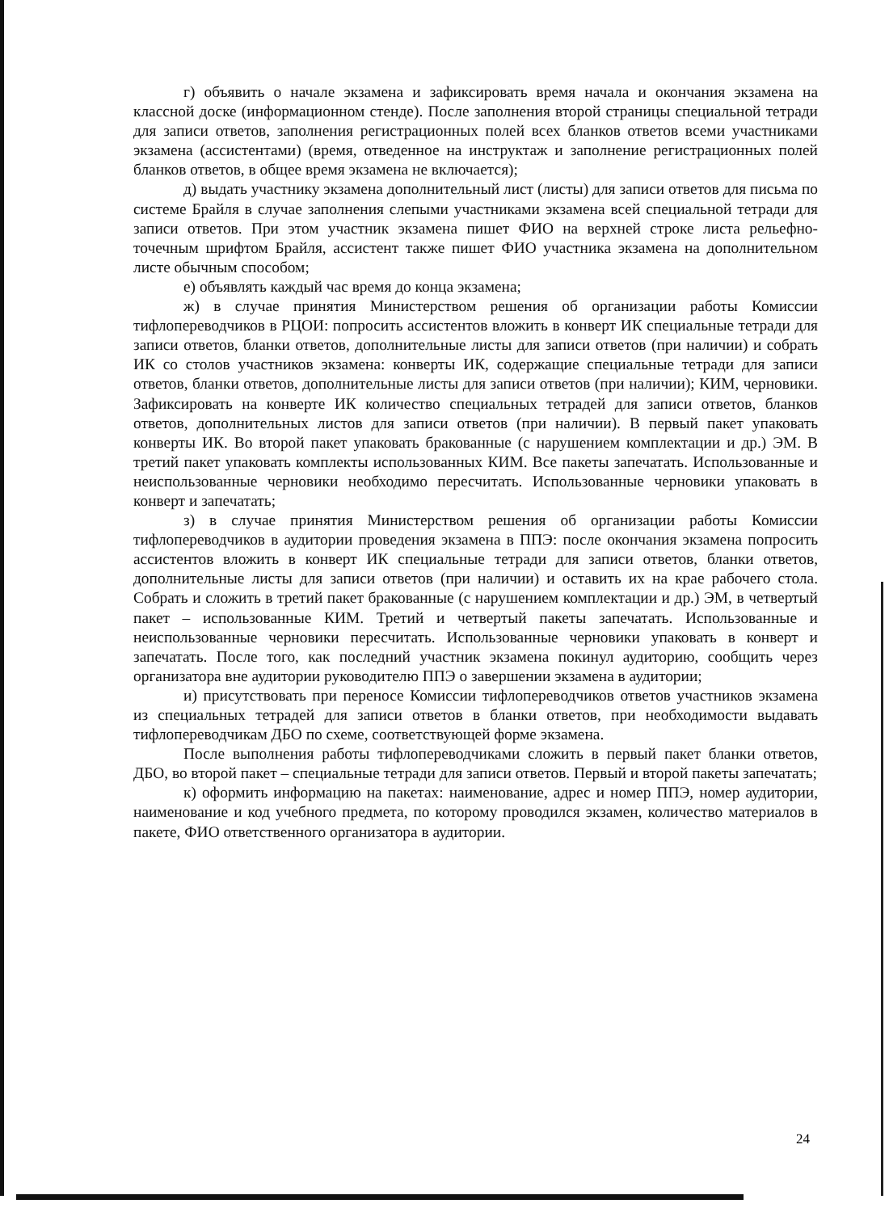г) объявить о начале экзамена и зафиксировать время начала и окончания экзамена на классной доске (информационном стенде). После заполнения второй страницы специальной тетради для записи ответов, заполнения регистрационных полей всех бланков ответов всеми участниками экзамена (ассистентами) (время, отведенное на инструктаж и заполнение регистрационных полей бланков ответов, в общее время экзамена не включается);
д) выдать участнику экзамена дополнительный лист (листы) для записи ответов для письма по системе Брайля в случае заполнения слепыми участниками экзамена всей специальной тетради для записи ответов. При этом участник экзамена пишет ФИО на верхней строке листа рельефно-точечным шрифтом Брайля, ассистент также пишет ФИО участника экзамена на дополнительном листе обычным способом;
е) объявлять каждый час время до конца экзамена;
ж) в случае принятия Министерством решения об организации работы Комиссии тифлопереводчиков в РЦОИ: попросить ассистентов вложить в конверт ИК специальные тетради для записи ответов, бланки ответов, дополнительные листы для записи ответов (при наличии) и собрать ИК со столов участников экзамена: конверты ИК, содержащие специальные тетради для записи ответов, бланки ответов, дополнительные листы для записи ответов (при наличии); КИМ, черновики. Зафиксировать на конверте ИК количество специальных тетрадей для записи ответов, бланков ответов, дополнительных листов для записи ответов (при наличии). В первый пакет упаковать конверты ИК. Во второй пакет упаковать бракованные (с нарушением комплектации и др.) ЭМ. В третий пакет упаковать комплекты использованных КИМ. Все пакеты запечатать. Использованные и неиспользованные черновики необходимо пересчитать. Использованные черновики упаковать в конверт и запечатать;
з) в случае принятия Министерством решения об организации работы Комиссии тифлопереводчиков в аудитории проведения экзамена в ППЭ: после окончания экзамена попросить ассистентов вложить в конверт ИК специальные тетради для записи ответов, бланки ответов, дополнительные листы для записи ответов (при наличии) и оставить их на крае рабочего стола. Собрать и сложить в третий пакет бракованные (с нарушением комплектации и др.) ЭМ, в четвертый пакет – использованные КИМ. Третий и четвертый пакеты запечатать. Использованные и неиспользованные черновики пересчитать. Использованные черновики упаковать в конверт и запечатать. После того, как последний участник экзамена покинул аудиторию, сообщить через организатора вне аудитории руководителю ППЭ о завершении экзамена в аудитории;
и) присутствовать при переносе Комиссии тифлопереводчиков ответов участников экзамена из специальных тетрадей для записи ответов в бланки ответов, при необходимости выдавать тифлопереводчикам ДБО по схеме, соответствующей форме экзамена.
После выполнения работы тифлопереводчиками сложить в первый пакет бланки ответов, ДБО, во второй пакет – специальные тетради для записи ответов. Первый и второй пакеты запечатать;
к) оформить информацию на пакетах: наименование, адрес и номер ППЭ, номер аудитории, наименование и код учебного предмета, по которому проводился экзамен, количество материалов в пакете, ФИО ответственного организатора в аудитории.
24